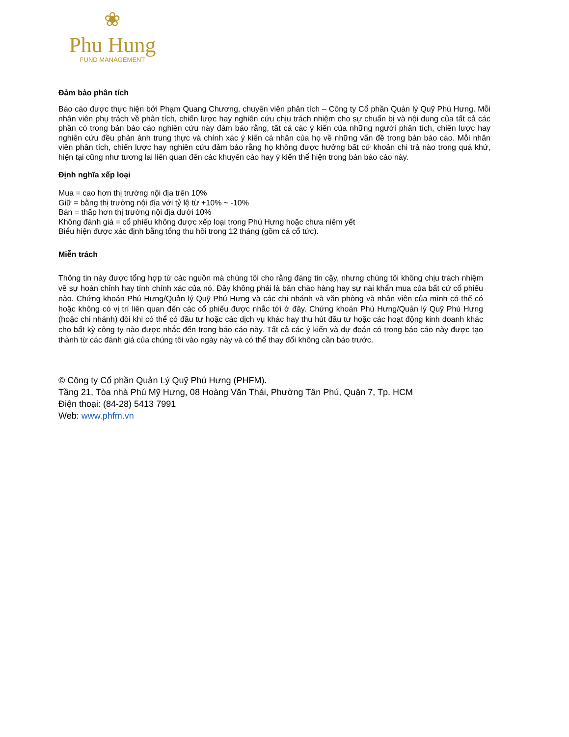❀
Phu Hung
FUND MANAGEMENT
Đảm bảo phân tích
Báo cáo được thực hiện bởi Phạm Quang Chương, chuyên viên phân tích – Công ty Cổ phần Quản lý Quỹ Phú Hưng. Mỗi nhân viên phụ trách về phân tích, chiến lược hay nghiên cứu chịu trách nhiệm cho sự chuẩn bị và nội dung của tất cả các phần có trong bản báo cáo nghiên cứu này đảm bảo rằng, tất cả các ý kiến của những người phân tích, chiến lược hay nghiên cứu đều phản ánh trung thực và chính xác ý kiến cá nhân của họ về những vấn đề trong bản báo cáo. Mỗi nhân viên phân tích, chiến lược hay nghiên cứu đảm bảo rằng họ không được hưởng bất cứ khoản chi trả nào trong quá khứ, hiện tại cũng như tương lai liên quan đến các khuyến cáo hay ý kiến thể hiện trong bản báo cáo này.
Định nghĩa xếp loại
Mua = cao hơn thị trường nội địa trên 10%
Giữ = bằng thị trường nội địa với tỷ lệ từ +10% ~ -10%
Bán = thấp hơn thị trường nội địa dưới 10%
Không đánh giá = cổ phiếu không được xếp loại trong Phú Hưng hoặc chưa niêm yết
Biểu hiện được xác định bằng tổng thu hồi trong 12 tháng (gồm cả cổ tức).
Miễn trách
Thông tin này được tổng hợp từ các nguồn mà chúng tôi cho rằng đáng tin cậy, nhưng chúng tôi không chịu trách nhiệm về sự hoàn chỉnh hay tính chính xác của nó. Đây không phải là bản chào hàng hay sự nài khẩn mua của bất cứ cổ phiếu nào. Chứng khoán Phú Hưng/Quản lý Quỹ Phú Hưng và các chi nhánh và văn phòng và nhân viên của mình có thể có hoặc không có vị trí liên quan đến các cổ phiếu được nhắc tới ở đây. Chứng khoán Phú Hưng/Quản lý Quỹ Phú Hưng (hoặc chi nhánh) đôi khi có thể có đầu tư hoặc các dịch vụ khác hay thu hút đầu tư hoặc các hoạt động kinh doanh khác cho bất kỳ công ty nào được nhắc đến trong báo cáo này. Tất cả các ý kiến và dự đoán có trong báo cáo này được tạo thành từ các đánh giá của chúng tôi vào ngày này và có thể thay đổi không cần báo trước.
© Công ty Cổ phần Quản Lý Quỹ Phú Hưng (PHFM).
Tầng 21, Tòa nhà Phú Mỹ Hưng, 08 Hoàng Văn Thái, Phường Tân Phú, Quận 7, Tp. HCM
Điện thoại: (84-28) 5413 7991
Web: www.phfm.vn